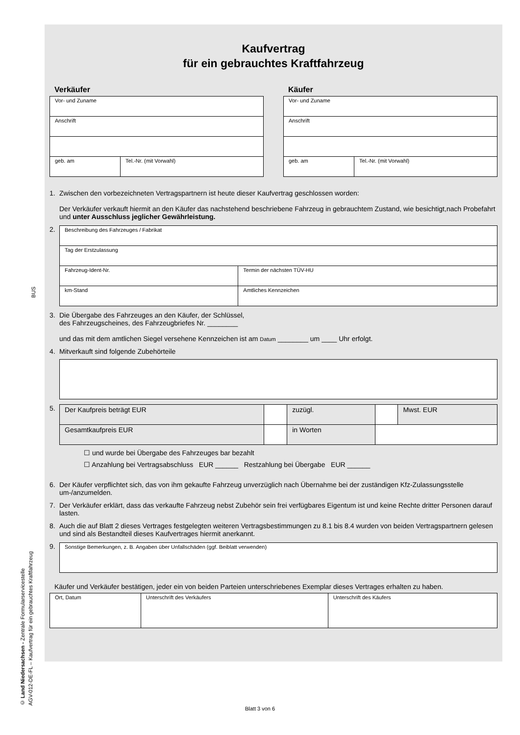BUS
© Land Niedersachsen - Zentrale Formularservicestelle
AGV-012-DE-FL – Kaufvertrag für ein gebrauchtes Kraftfahrzeug
Kaufvertrag
für ein gebrauchtes Kraftfahrzeug
Verkäufer
| Vor- und Zuname | |
| Anschrift | |
| geb. am | Tel.-Nr. (mit Vorwahl) |
Käufer
| Vor- und Zuname | |
| Anschrift | |
| geb. am | Tel.-Nr. (mit Vorwahl) |
1. Zwischen den vorbezeichneten Vertragspartnern ist heute dieser Kaufvertrag geschlossen worden:
Der Verkäufer verkauft hiermit an den Käufer das nachstehend beschriebene Fahrzeug in gebrauchtem Zustand, wie besichtigt,nach Probefahrt und unter Ausschluss jeglicher Gewährleistung.
2.
| Beschreibung des Fahrzeuges / Fabrikat | |
| Tag der Erstzulassung | |
| Fahrzeug-Ident-Nr. | Termin der nächsten TÜV-HU |
| km-Stand | Amtliches Kennzeichen |
3. Die Übergabe des Fahrzeuges an den Käufer, der Schlüssel,
des Fahrzeugscheines, des Fahrzeugbriefes Nr. ________
und das mit dem amtlichen Siegel versehene Kennzeichen ist am Datum ________ um ____ Uhr erfolgt.
4. Mitverkauft sind folgende Zubehörteile
5.
| Der Kaufpreis beträgt EUR | | zuzügl. | | Mwst. EUR |
| Gesamtkaufpreis EUR | | in Worten | | |
☐ und wurde bei Übergabe des Fahrzeuges bar bezahlt
☐ Anzahlung bei Vertragsabschluss EUR ______ Restzahlung bei Übergabe EUR ______
6. Der Käufer verpflichtet sich, das von ihm gekaufte Fahrzeug unverzüglich nach Übernahme bei der zuständigen Kfz-Zulassungsstelle um-/anzumelden.
7. Der Verkäufer erklärt, dass das verkaufte Fahrzeug nebst Zubehör sein frei verfügbares Eigentum ist und keine Rechte dritter Personen darauf lasten.
8. Auch die auf Blatt 2 dieses Vertrages festgelegten weiteren Vertragsbestimmungen zu 8.1 bis 8.4 wurden von beiden Vertragspartnern gelesen und sind als Bestandteil dieses Kaufvertrages hiermit anerkannt.
9.
| Sonstige Bemerkungen, z. B. Angaben über Unfallschäden (ggf. Beiblatt verwenden) |
Käufer und Verkäufer bestätigen, jeder ein von beiden Parteien unterschriebenes Exemplar dieses Vertrages erhalten zu haben.
| Ort, Datum | Unterschrift des Verkäufers | Unterschrift des Käufers |
Blatt 3 von 6